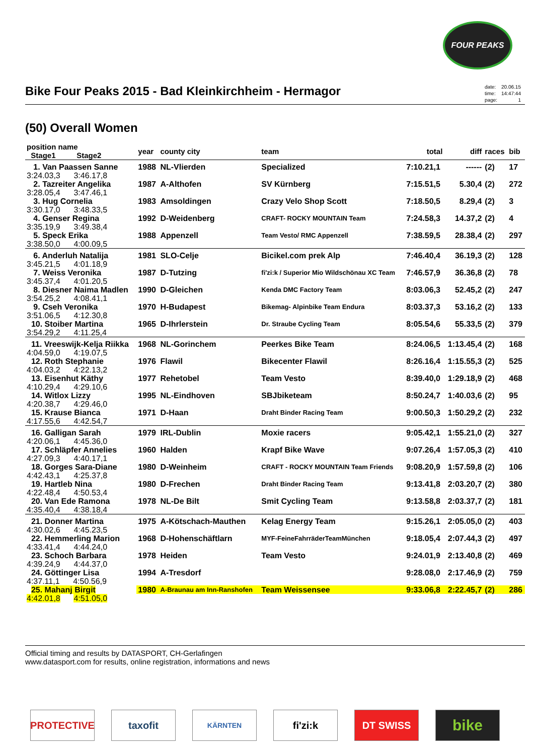FOUR PEAKS
Bike Four Peaks 2015 - Bad Kleinkirchheim - Hermagor
| date: | 20.06.15 |
| time: | 14:47:44 |
| page: | 1 |
(50) Overall Women
| position name Stage1 Stage2 | year | county city | team | total | diff | races | bib |
| --- | --- | --- | --- | --- | --- | --- | --- |
| 1. Van Paassen Sanne | 1988 | NL-Vlierden | Specialized | 7:10.21,1 | ------ | (2) | 17 |
| 3:24.03,3 3:46.17,8 | | | | | | | |
| 2. Tazreiter Angelika | 1987 | A-Althofen | SV Kürnberg | 7:15.51,5 | 5.30,4 | (2) | 272 |
| 3:28.05,4 3:47.46,1 | | | | | | | |
| 3. Hug Cornelia | 1983 | Amsoldingen | Crazy Velo Shop Scott | 7:18.50,5 | 8.29,4 | (2) | 3 |
| 3:30.17,0 3:48.33,5 | | | | | | | |
| 4. Genser Regina | 1992 | D-Weidenberg | CRAFT- ROCKY MOUNTAIN Team | 7:24.58,3 | 14.37,2 | (2) | 4 |
| 3:35.19,9 3:49.38,4 | | | | | | | |
| 5. Speck Erika | 1988 | Appenzell | Team Vesto/ RMC Appenzell | 7:38.59,5 | 28.38,4 | (2) | 297 |
| 3:38.50,0 4:00.09,5 | | | | | | | |
| 6. Anderluh Natalija | 1981 | SLO-Celje | Bicikel.com prek Alp | 7:46.40,4 | 36.19,3 | (2) | 128 |
| 3:45.21,5 4:01.18,9 | | | | | | | |
| 7. Weiss Veronika | 1987 | D-Tutzing | fi'zi:k / Superior Mio Wildschönau XC Team | 7:46.57,9 | 36.36,8 | (2) | 78 |
| 3:45.37,4 4:01.20,5 | | | | | | | |
| 8. Diesner Naima Madlen | 1990 | D-Gleichen | Kenda DMC Factory Team | 8:03.06,3 | 52.45,2 | (2) | 247 |
| 3:54.25,2 4:08.41,1 | | | | | | | |
| 9. Cseh Veronika | 1970 | H-Budapest | Bikemag- Alpinbike Team Endura | 8:03.37,3 | 53.16,2 | (2) | 133 |
| 3:51.06,5 4:12.30,8 | | | | | | | |
| 10. Stoiber Martina | 1965 | D-Ihrlerstein | Dr. Straube Cycling Team | 8:05.54,6 | 55.33,5 | (2) | 379 |
| 3:54.29,2 4:11.25,4 | | | | | | | |
| 11. Vreeswijk-Kelja Riikka | 1968 | NL-Gorinchem | Peerkes Bike Team | 8:24.06,5 | 1:13.45,4 | (2) | 168 |
| 4:04.59,0 4:19.07,5 | | | | | | | |
| 12. Roth Stephanie | 1976 | Flawil | Bikecenter Flawil | 8:26.16,4 | 1:15.55,3 | (2) | 525 |
| 4:04.03,2 4:22.13,2 | | | | | | | |
| 13. Eisenhut Käthy | 1977 | Rehetobel | Team Vesto | 8:39.40,0 | 1:29.18,9 | (2) | 468 |
| 4:10.29,4 4:29.10,6 | | | | | | | |
| 14. Witlox Lizzy | 1995 | NL-Eindhoven | SBJbiketeam | 8:50.24,7 | 1:40.03,6 | (2) | 95 |
| 4:20.38,7 4:29.46,0 | | | | | | | |
| 15. Krause Bianca | 1971 | D-Haan | Draht Binder Racing Team | 9:00.50,3 | 1:50.29,2 | (2) | 232 |
| 4:17.55,6 4:42.54,7 | | | | | | | |
| 16. Galligan Sarah | 1979 | IRL-Dublin | Moxie racers | 9:05.42,1 | 1:55.21,0 | (2) | 327 |
| 4:20.06,1 4:45.36,0 | | | | | | | |
| 17. Schläpfer Annelies | 1960 | Halden | Krapf Bike Wave | 9:07.26,4 | 1:57.05,3 | (2) | 410 |
| 4:27.09,3 4:40.17,1 | | | | | | | |
| 18. Gorges Sara-Diane | 1980 | D-Weinheim | CRAFT - ROCKY MOUNTAIN Team Friends | 9:08.20,9 | 1:57.59,8 | (2) | 106 |
| 4:42.43,1 4:25.37,8 | | | | | | | |
| 19. Hartleb Nina | 1980 | D-Frechen | Draht Binder Racing Team | 9:13.41,8 | 2:03.20,7 | (2) | 380 |
| 4:22.48,4 4:50.53,4 | | | | | | | |
| 20. Van Ede Ramona | 1978 | NL-De Bilt | Smit Cycling Team | 9:13.58,8 | 2:03.37,7 | (2) | 181 |
| 4:35.40,4 4:38.18,4 | | | | | | | |
| 21. Donner Martina | 1975 | A-Kötschach-Mauthen | Kelag Energy Team | 9:15.26,1 | 2:05.05,0 | (2) | 403 |
| 4:30.02,6 4:45.23,5 | | | | | | | |
| 22. Hemmerling Marion | 1968 | D-Hohenschäftlarn | MYF-FeineFahrräderTeamMünchen | 9:18.05,4 | 2:07.44,3 | (2) | 497 |
| 4:33.41,4 4:44.24,0 | | | | | | | |
| 23. Schoch Barbara | 1978 | Heiden | Team Vesto | 9:24.01,9 | 2:13.40,8 | (2) | 469 |
| 4:39.24,9 4:44.37,0 | | | | | | | |
| 24. Göttinger Lisa | 1994 | A-Tresdorf | | 9:28.08,0 | 2:17.46,9 | (2) | 759 |
| 4:37.11,1 4:50.56,9 | | | | | | | |
| 25. Mahanj Birgit | 1980 | A-Braunau am Inn-Ranshofen | Team Weissensee | 9:33.06,8 | 2:22.45,7 | (2) | 286 |
| 4:42.01,8 4:51.05,0 | | | | | | | |
Official timing and results by DATASPORT, CH-Gerlafingen
www.datasport.com for results, online registration, informations and news
PROTECTIVE taxofit
KÄRNTEN
fi'zi:k DT SWISS
bike